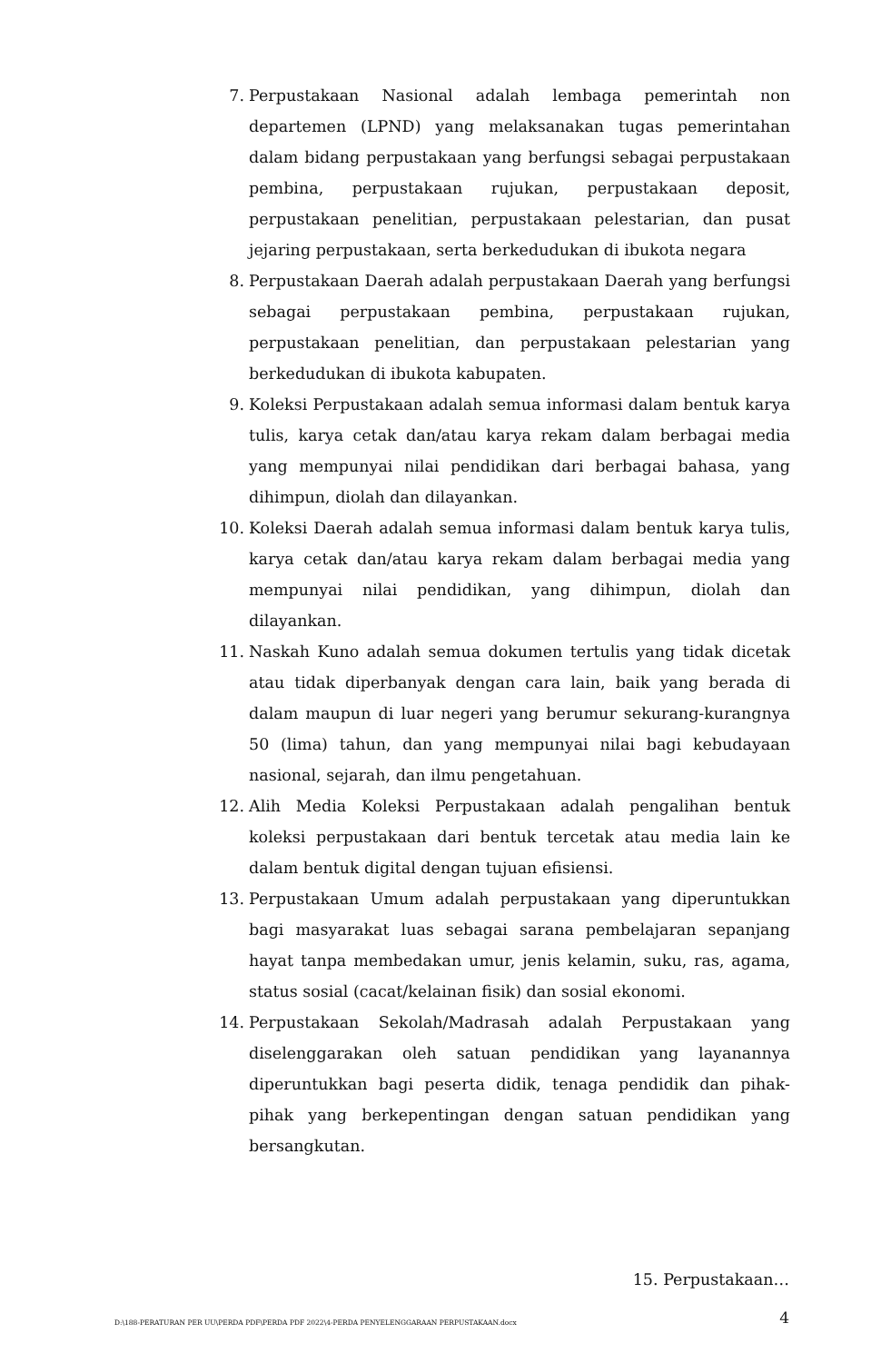7. Perpustakaan Nasional adalah lembaga pemerintah non departemen (LPND) yang melaksanakan tugas pemerintahan dalam bidang perpustakaan yang berfungsi sebagai perpustakaan pembina, perpustakaan rujukan, perpustakaan deposit, perpustakaan penelitian, perpustakaan pelestarian, dan pusat jejaring perpustakaan, serta berkedudukan di ibukota negara
8. Perpustakaan Daerah adalah perpustakaan Daerah yang berfungsi sebagai perpustakaan pembina, perpustakaan rujukan, perpustakaan penelitian, dan perpustakaan pelestarian yang berkedudukan di ibukota kabupaten.
9. Koleksi Perpustakaan adalah semua informasi dalam bentuk karya tulis, karya cetak dan/atau karya rekam dalam berbagai media yang mempunyai nilai pendidikan dari berbagai bahasa, yang dihimpun, diolah dan dilayankan.
10. Koleksi Daerah adalah semua informasi dalam bentuk karya tulis, karya cetak dan/atau karya rekam dalam berbagai media yang mempunyai nilai pendidikan, yang dihimpun, diolah dan dilayankan.
11. Naskah Kuno adalah semua dokumen tertulis yang tidak dicetak atau tidak diperbanyak dengan cara lain, baik yang berada di dalam maupun di luar negeri yang berumur sekurang-kurangnya 50 (lima) tahun, dan yang mempunyai nilai bagi kebudayaan nasional, sejarah, dan ilmu pengetahuan.
12. Alih Media Koleksi Perpustakaan adalah pengalihan bentuk koleksi perpustakaan dari bentuk tercetak atau media lain ke dalam bentuk digital dengan tujuan efisiensi.
13. Perpustakaan Umum adalah perpustakaan yang diperuntukkan bagi masyarakat luas sebagai sarana pembelajaran sepanjang hayat tanpa membedakan umur, jenis kelamin, suku, ras, agama, status sosial (cacat/kelainan fisik) dan sosial ekonomi.
14. Perpustakaan Sekolah/Madrasah adalah Perpustakaan yang diselenggarakan oleh satuan pendidikan yang layanannya diperuntukkan bagi peserta didik, tenaga pendidik dan pihak-pihak yang berkepentingan dengan satuan pendidikan yang bersangkutan.
15. Perpustakaan…
D:\188-PERATURAN PER UU\PERDA PDF\PERDA PDF 2022\4-PERDA PENYELENGGARAAN PERPUSTAKAAN.docx
4